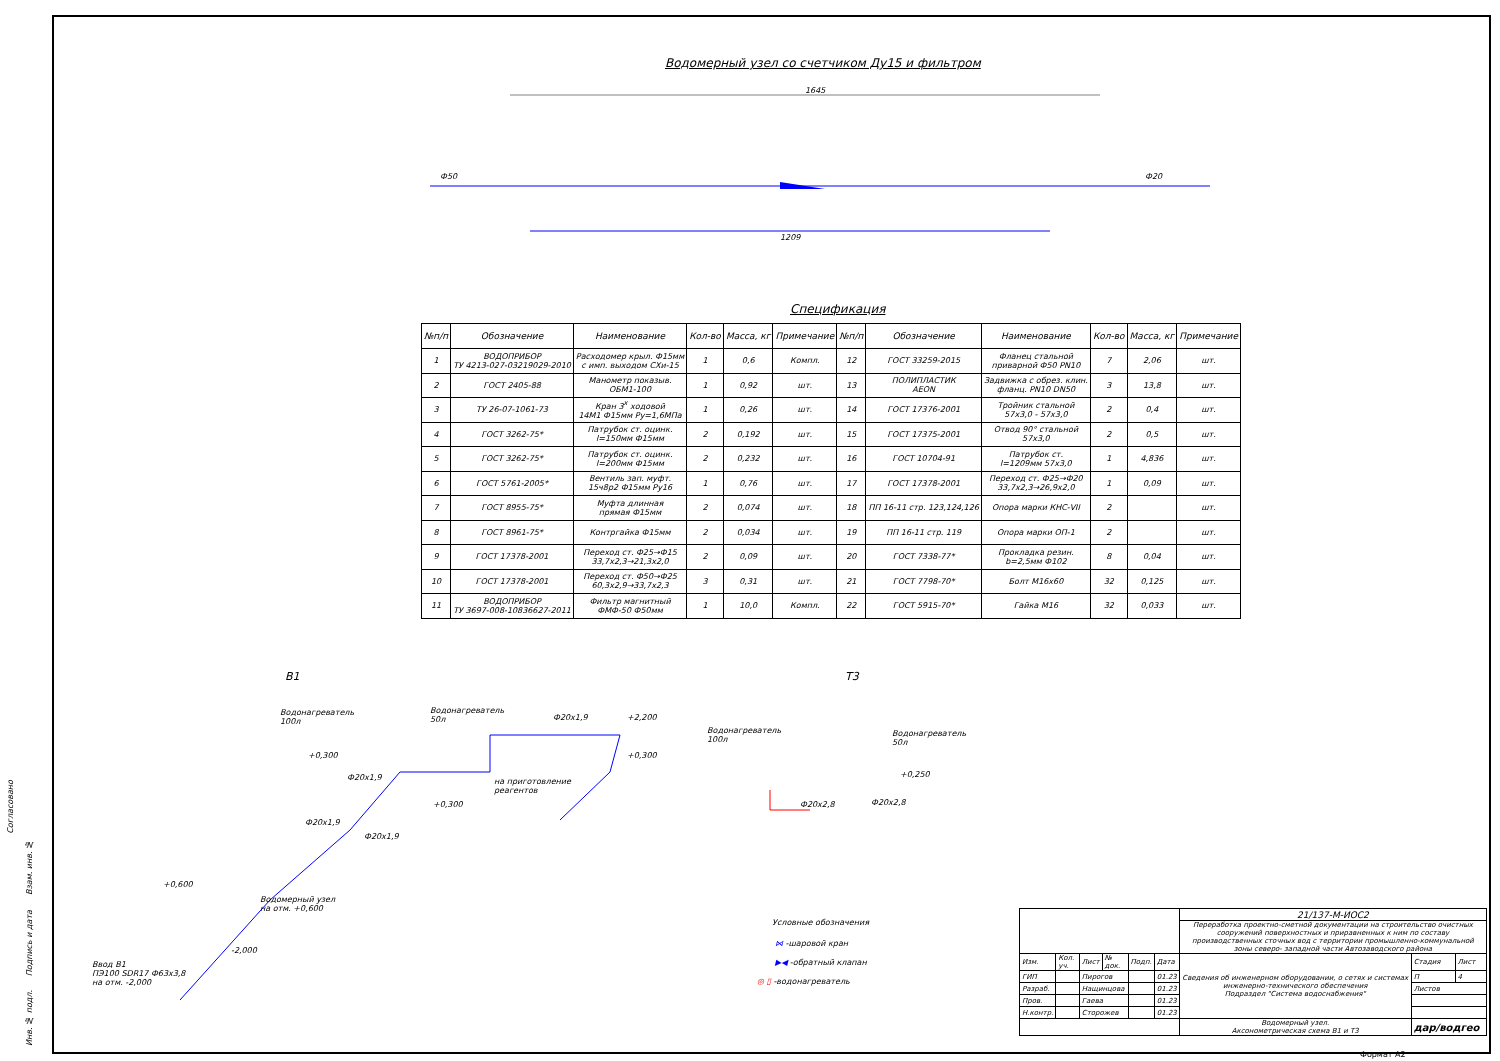Водомерный узел со счетчиком Ду15 и фильтром
1645
Ф50 Ф20
1209
Спецификация
| №п/п | Обозначение | Наименование | Кол-во | Масса, кг | Примечание | №п/п | Обозначение | Наименование | Кол-во | Масса, кг | Примечание |
| --- | --- | --- | --- | --- | --- | --- | --- | --- | --- | --- | --- |
| 1 | ВОДОПРИБОР ТУ 4213-027-03219029-2010 | Расходомер крыл. Ф15мм с имп. выходом СХи-15 | 1 | 0,6 | Компл. | 12 | ГОСТ 33259-2015 | Фланец стальной приварной Ф50 PN10 | 7 | 2,06 | шт. |
| 2 | ГОСТ 2405-88 | Манометр показыв. ОБМ1-100 | 1 | 0,92 | шт. | 13 | ПОЛИПЛАСТИК AEON | Задвижка с обрез. клин. фланц. PN10 DN50 | 3 | 13,8 | шт. |
| 3 | ТУ 26-07-1061-73 | Кран 3<sup>х</sup> ходовой 14М1 Ф15мм Ру=1,6МПа | 1 | 0,26 | шт. | 14 | ГОСТ 17376-2001 | Тройник стальной 57х3,0 - 57х3,0 | 2 | 0,4 | шт. |
| 4 | ГОСТ 3262-75* | Патрубок ст. оцинк. l=150мм Ф15мм | 2 | 0,192 | шт. | 15 | ГОСТ 17375-2001 | Отвод 90° стальной 57х3,0 | 2 | 0,5 | шт. |
| 5 | ГОСТ 3262-75* | Патрубок ст. оцинк. l=200мм Ф15мм | 2 | 0,232 | шт. | 16 | ГОСТ 10704-91 | Патрубок ст. l=1209мм 57х3,0 | 1 | 4,836 | шт. |
| 6 | ГОСТ 5761-2005* | Вентиль зап. муфт. 15ч8р2 Ф15мм Ру16 | 1 | 0,76 | шт. | 17 | ГОСТ 17378-2001 | Переход ст. Ф25→Ф20 33,7х2,3→26,9х2,0 | 1 | 0,09 | шт. |
| 7 | ГОСТ 8955-75* | Муфта длинная прямая Ф15мм | 2 | 0,074 | шт. | 18 | ПП 16-11 стр. 123,124,126 | Опора марки КНС-VII | 2 | | шт. |
| 8 | ГОСТ 8961-75* | Контргайка Ф15мм | 2 | 0,034 | шт. | 19 | ПП 16-11 стр. 119 | Опора марки ОП-1 | 2 | | шт. |
| 9 | ГОСТ 17378-2001 | Переход ст. Ф25→Ф15 33,7х2,3→21,3х2,0 | 2 | 0,09 | шт. | 20 | ГОСТ 7338-77* | Прокладка резин. b=2,5мм Ф102 | 8 | 0,04 | шт. |
| 10 | ГОСТ 17378-2001 | Переход ст. Ф50→Ф25 60,3х2,9→33,7х2,3 | 3 | 0,31 | шт. | 21 | ГОСТ 7798-70* | Болт М16х60 | 32 | 0,125 | шт. |
| 11 | ВОДОПРИБОР ТУ 3697-008-10836627-2011 | Фильтр магнитный ФМФ-50 Ф50мм | 1 | 10,0 | Компл. | 22 | ГОСТ 5915-70* | Гайка М16 | 32 | 0,033 | шт. |
В1 Т3
Водонагреватель
100л
Водонагреватель
50л
Ф20х1,9 +2,200
+0,300 +0,300
Ф20х1,9
на приготовление
реагентов
+0,300
Ф20х1,9
Ф20х1,9
+0,600
Водомерный узел
на отм. +0,600
-2,000
Ввод В1
ПЭ100 SDR17 Ф63х3,8
на отм. -2,000
Водонагреватель
100л
Водонагреватель
50л
+0,250
Ф20х2,8 Ф20х2,8
Условные обозначения
⋈ -шаровой кран
▶◀ -обратный клапан
◎ ▯ -водонагреватель
Согласовано
Взам. инв. №
Подпись и дата
Инв. № подл.
| | | | | | | 21/137-М-ИОС2 | | |
| | | | | | | Переработка проектно-сметной документации на строительство очистных сооружений поверхностных и приравненных к ним по составу производственных сточных вод с территории промышленно-коммунальной зоны северо- западной части Автозаводского района | | |
| Изм. | Кол. уч. | Лист | № док. | Подп. | Дата | Сведения об инженерном оборудовании, о сетях и системах инженерно-технического обеспечения Подраздел "Система водоснабжения" | Стадия | Лист |
| ГИП | | Пирогов | | | 01.23 | | П | 4 |
| Разраб. | | Нащинцова | | | 01.23 | | Листов | |
| Пров. | | Гаева | | | 01.23 | | | |
| Н.контр. | | Сторожев | | | 01.23 | | | |
| | | | | | | Водомерный узел. Аксонометрическая схема В1 и Т3 | дар/водгео | |
Формат А2